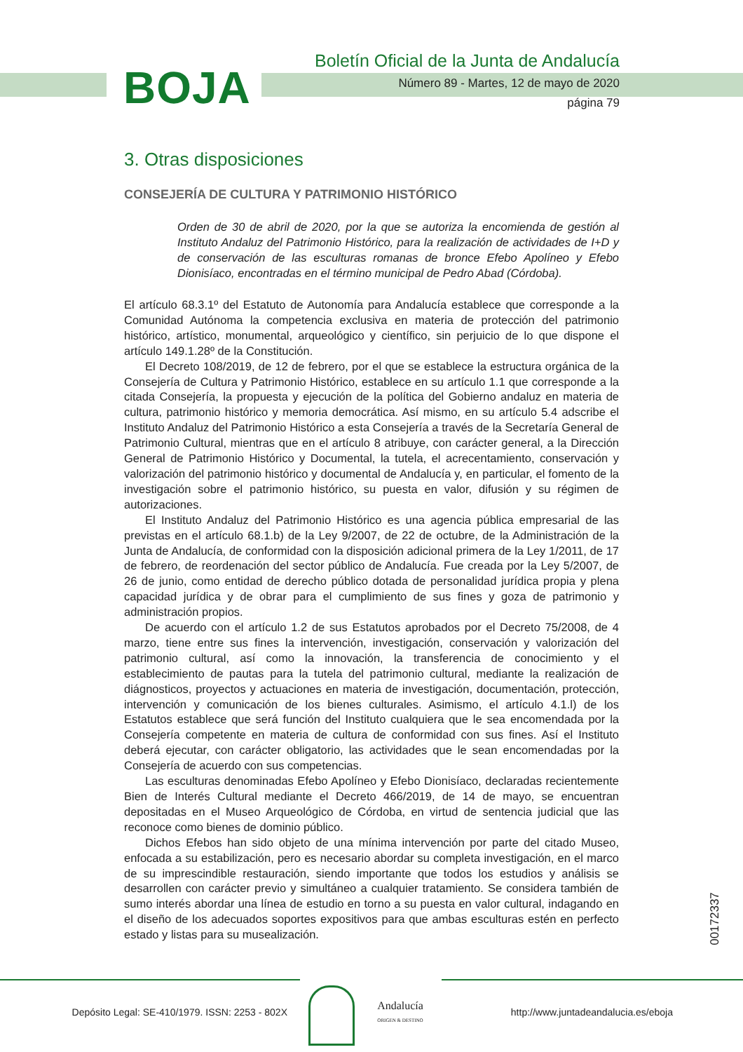BOJA
Boletín Oficial de la Junta de Andalucía
Número 89 - Martes, 12 de mayo de 2020
página 79
3. Otras disposiciones
CONSEJERÍA DE CULTURA Y PATRIMONIO HISTÓRICO
Orden de 30 de abril de 2020, por la que se autoriza la encomienda de gestión al Instituto Andaluz del Patrimonio Histórico, para la realización de actividades de I+D y de conservación de las esculturas romanas de bronce Efebo Apolíneo y Efebo Dionisíaco, encontradas en el término municipal de Pedro Abad (Córdoba).
El artículo 68.3.1º del Estatuto de Autonomía para Andalucía establece que corresponde a la Comunidad Autónoma la competencia exclusiva en materia de protección del patrimonio histórico, artístico, monumental, arqueológico y científico, sin perjuicio de lo que dispone el artículo 149.1.28º de la Constitución.
El Decreto 108/2019, de 12 de febrero, por el que se establece la estructura orgánica de la Consejería de Cultura y Patrimonio Histórico, establece en su artículo 1.1 que corresponde a la citada Consejería, la propuesta y ejecución de la política del Gobierno andaluz en materia de cultura, patrimonio histórico y memoria democrática. Así mismo, en su artículo 5.4 adscribe el Instituto Andaluz del Patrimonio Histórico a esta Consejería a través de la Secretaría General de Patrimonio Cultural, mientras que en el artículo 8 atribuye, con carácter general, a la Dirección General de Patrimonio Histórico y Documental, la tutela, el acrecentamiento, conservación y valorización del patrimonio histórico y documental de Andalucía y, en particular, el fomento de la investigación sobre el patrimonio histórico, su puesta en valor, difusión y su régimen de autorizaciones.
El Instituto Andaluz del Patrimonio Histórico es una agencia pública empresarial de las previstas en el artículo 68.1.b) de la Ley 9/2007, de 22 de octubre, de la Administración de la Junta de Andalucía, de conformidad con la disposición adicional primera de la Ley 1/2011, de 17 de febrero, de reordenación del sector público de Andalucía. Fue creada por la Ley 5/2007, de 26 de junio, como entidad de derecho público dotada de personalidad jurídica propia y plena capacidad jurídica y de obrar para el cumplimiento de sus fines y goza de patrimonio y administración propios.
De acuerdo con el artículo 1.2 de sus Estatutos aprobados por el Decreto 75/2008, de 4 marzo, tiene entre sus fines la intervención, investigación, conservación y valorización del patrimonio cultural, así como la innovación, la transferencia de conocimiento y el establecimiento de pautas para la tutela del patrimonio cultural, mediante la realización de diágnosticos, proyectos y actuaciones en materia de investigación, documentación, protección, intervención y comunicación de los bienes culturales. Asimismo, el artículo 4.1.l) de los Estatutos establece que será función del Instituto cualquiera que le sea encomendada por la Consejería competente en materia de cultura de conformidad con sus fines. Así el Instituto deberá ejecutar, con carácter obligatorio, las actividades que le sean encomendadas por la Consejería de acuerdo con sus competencias.
Las esculturas denominadas Efebo Apolíneo y Efebo Dionisíaco, declaradas recientemente Bien de Interés Cultural mediante el Decreto 466/2019, de 14 de mayo, se encuentran depositadas en el Museo Arqueológico de Córdoba, en virtud de sentencia judicial que las reconoce como bienes de dominio público.
Dichos Efebos han sido objeto de una mínima intervención por parte del citado Museo, enfocada a su estabilización, pero es necesario abordar su completa investigación, en el marco de su imprescindible restauración, siendo importante que todos los estudios y análisis se desarrollen con carácter previo y simultáneo a cualquier tratamiento. Se considera también de sumo interés abordar una línea de estudio en torno a su puesta en valor cultural, indagando en el diseño de los adecuados soportes expositivos para que ambas esculturas estén en perfecto estado y listas para su musealización.
00172337
Depósito Legal: SE-410/1979. ISSN: 2253 - 802X
Andalucía
ORIGEN & DESTINO
http://www.juntadeandalucia.es/eboja